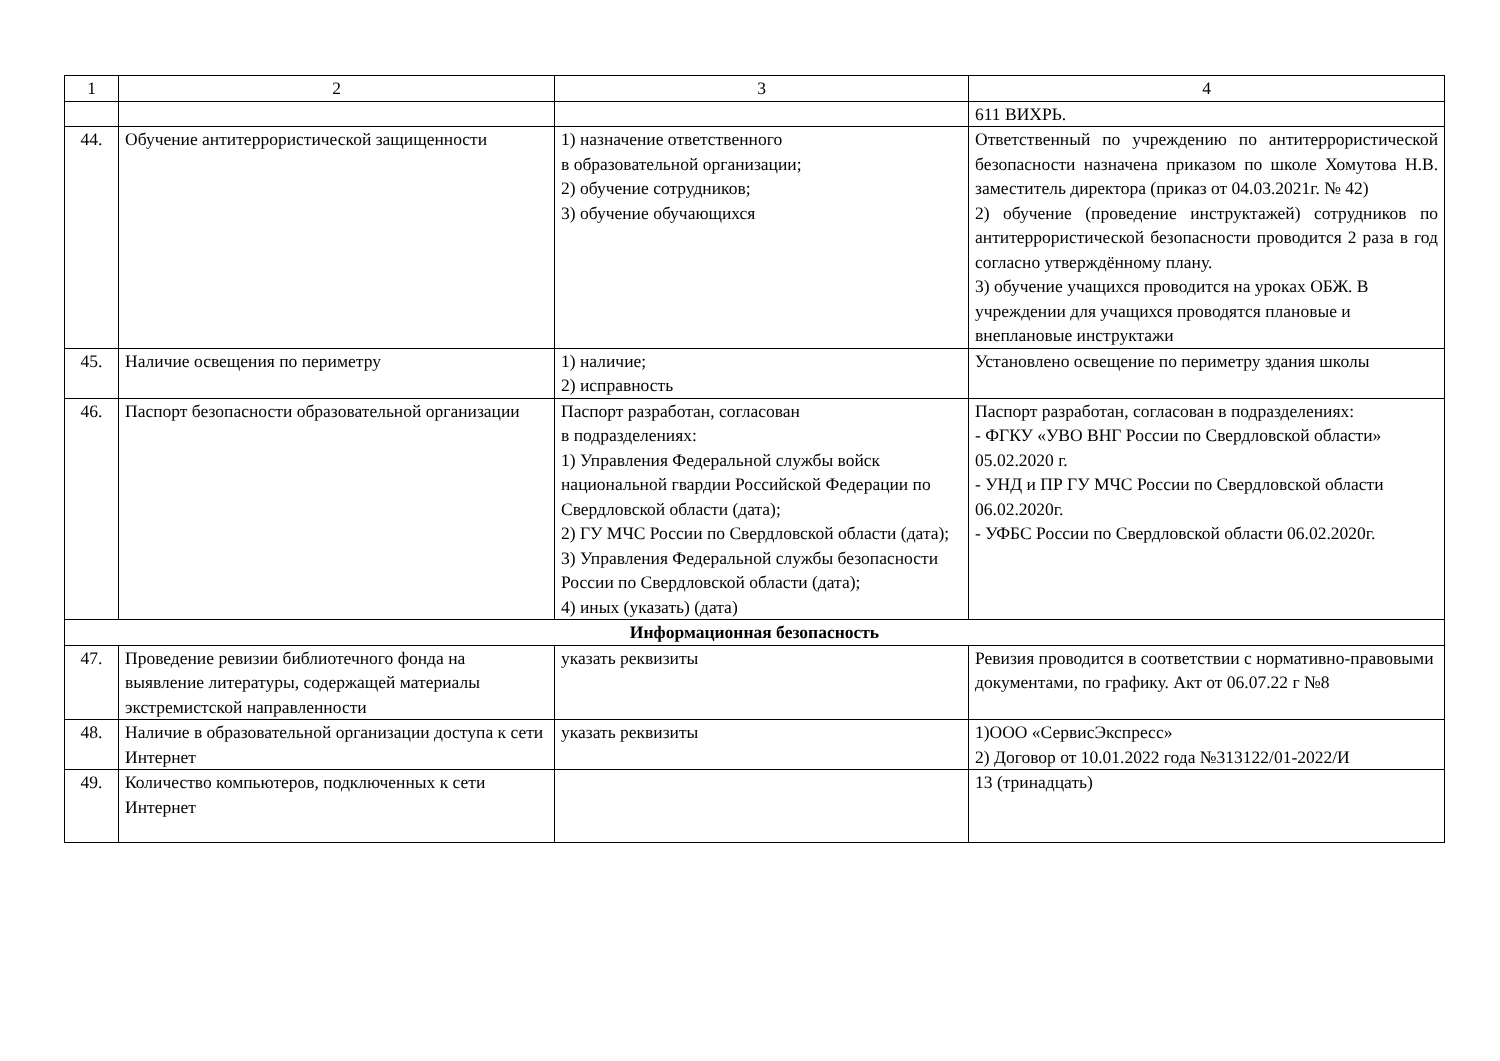| 1 | 2 | 3 | 4 |
| --- | --- | --- | --- |
| | | | 611 ВИХРЬ. |
| 44. | Обучение антитеррористической защищенности | 1) назначение ответственного в образовательной организации; 2) обучение сотрудников; 3) обучение обучающихся | Ответственный по учреждению по антитеррористической безопасности назначена приказом по школе Хомутова Н.В. заместитель директора (приказ от 04.03.2021г. № 42) 2) обучение (проведение инструктажей) сотрудников по антитеррористической безопасности проводится 2 раза в год согласно утверждённому плану. 3) обучение учащихся проводится на уроках ОБЖ. В учреждении для учащихся проводятся плановые и внеплановые инструктажи |
| 45. | Наличие освещения по периметру | 1) наличие; 2) исправность | Установлено освещение по периметру здания школы |
| 46. | Паспорт безопасности образовательной организации | Паспорт разработан, согласован в подразделениях: 1) Управления Федеральной службы войск национальной гвардии Российской Федерации по Свердловской области (дата); 2) ГУ МЧС России по Свердловской области (дата); 3) Управления Федеральной службы безопасности России по Свердловской области (дата); 4) иных (указать) (дата) | Паспорт разработан, согласован в подразделениях: - ФГКУ «УВО ВНГ России по Свердловской области» 05.02.2020 г. - УНД и ПР ГУ МЧС России по Свердловской области 06.02.2020г. - УФБС России по Свердловской области 06.02.2020г. |
| Информационная безопасность | | | |
| 47. | Проведение ревизии библиотечного фонда на выявление литературы, содержащей материалы экстремистской направленности | указать реквизиты | Ревизия проводится в соответствии с нормативно-правовыми документами, по графику. Акт от 06.07.22 г №8 |
| 48. | Наличие в образовательной организации доступа к сети Интернет | указать реквизиты | 1)ООО «СервисЭкспресс» 2) Договор от 10.01.2022 года №313122/01-2022/И |
| 49. | Количество компьютеров, подключенных к сети Интернет | | 13 (тринадцать) |